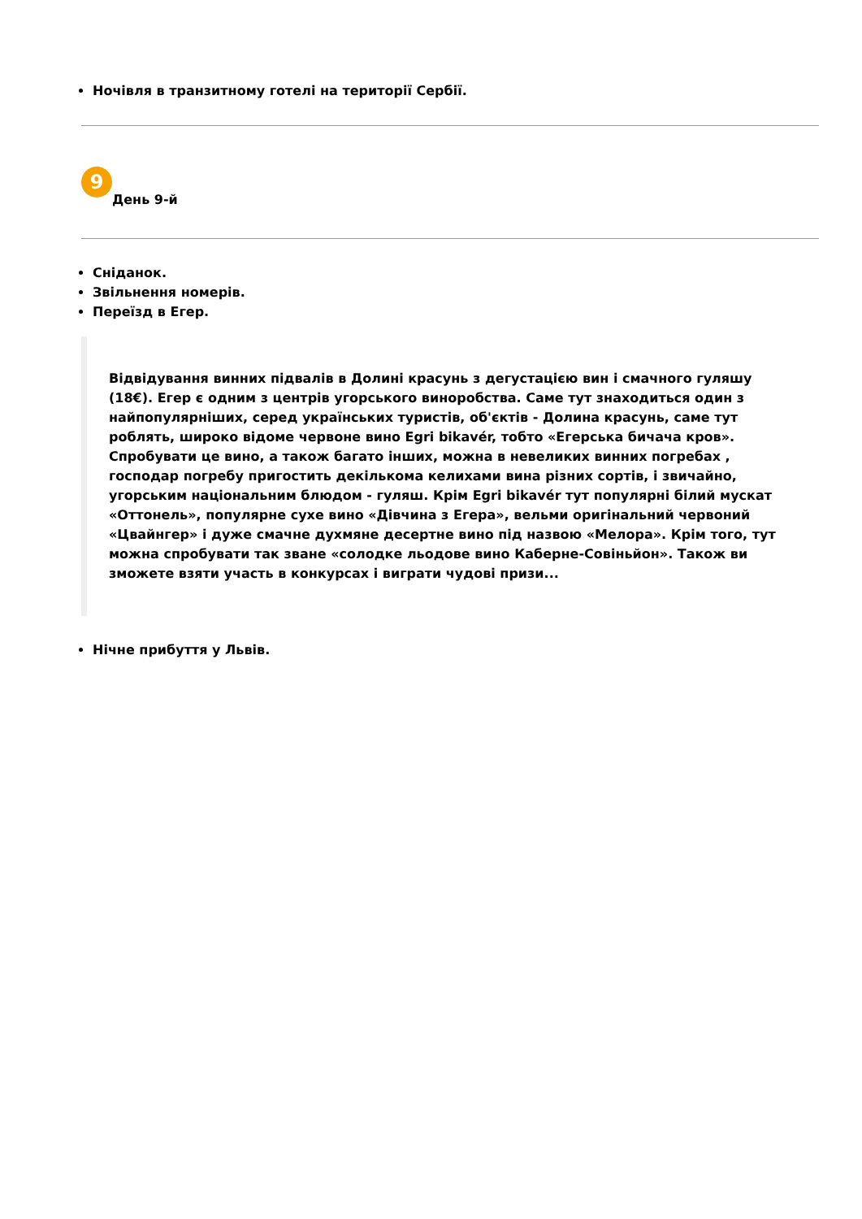Ночівля в транзитному готелі на території Сербії.
9
День 9-й
Сніданок.
Звільнення номерів.
Переїзд в Егер.
Відвідування винних підвалів в Долині красунь з дегустацією вин і смачного гуляшу (18€). Егер є одним з центрів угорського виноробства. Саме тут знаходиться один з найпопулярніших, серед українських туристів, об'єктів - Долина красунь, саме тут роблять, широко відоме червоне вино Egri bikavér, тобто «Егерська бичача кров». Спробувати це вино, а також багато інших, можна в невеликих винних погребах , господар погребу пригостить декількома келихами вина різних сортів, і звичайно, угорським національним блюдом - гуляш. Крім Egri bikavér тут популярні білий мускат «Оттонель», популярне сухе вино «Дівчина з Егера», вельми оригінальний червоний «Цвайнгер» і дуже смачне духмяне десертне вино під назвою «Мелора». Крім того, тут можна спробувати так зване «солодке льодове вино Каберне-Совіньйон». Також ви зможете взяти участь в конкурсах і виграти чудові призи...
Нічне прибуття у Львів.